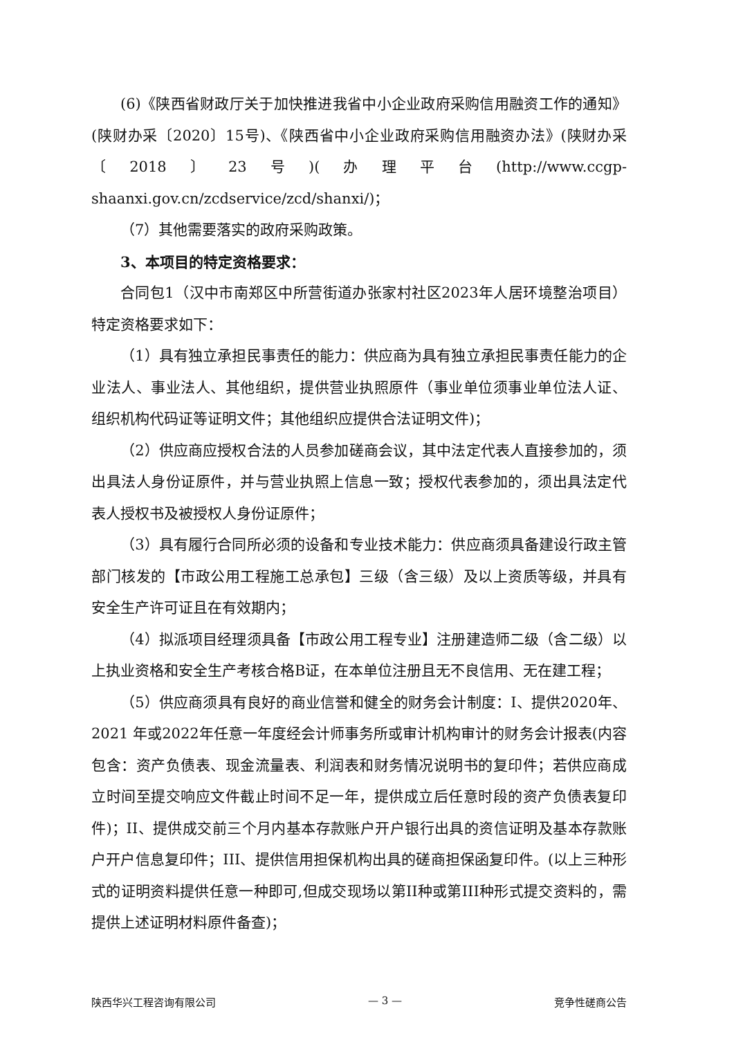(6)《陕西省财政厅关于加快推进我省中小企业政府采购信用融资工作的通知》(陕财办采〔2020〕15号)、《陕西省中小企业政府采购信用融资办法》(陕财办采〔2018〕23号)(办理平台(http://www.ccgp-shaanxi.gov.cn/zcdservice/zcd/shanxi/)；
（7）其他需要落实的政府采购政策。
3、本项目的特定资格要求：
合同包1（汉中市南郑区中所营街道办张家村社区2023年人居环境整治项目）特定资格要求如下：
（1）具有独立承担民事责任的能力：供应商为具有独立承担民事责任能力的企业法人、事业法人、其他组织，提供营业执照原件（事业单位须事业单位法人证、组织机构代码证等证明文件；其他组织应提供合法证明文件)；
（2）供应商应授权合法的人员参加磋商会议，其中法定代表人直接参加的，须出具法人身份证原件，并与营业执照上信息一致；授权代表参加的，须出具法定代表人授权书及被授权人身份证原件；
（3）具有履行合同所必须的设备和专业技术能力：供应商须具备建设行政主管部门核发的【市政公用工程施工总承包】三级（含三级）及以上资质等级，并具有安全生产许可证且在有效期内；
（4）拟派项目经理须具备【市政公用工程专业】注册建造师二级（含二级）以上执业资格和安全生产考核合格B证，在本单位注册且无不良信用、无在建工程；
（5）供应商须具有良好的商业信誉和健全的财务会计制度：I、提供2020年、2021 年或2022年任意一年度经会计师事务所或审计机构审计的财务会计报表(内容包含：资产负债表、现金流量表、利润表和财务情况说明书的复印件；若供应商成立时间至提交响应文件截止时间不足一年，提供成立后任意时段的资产负债表复印件)；II、提供成交前三个月内基本存款账户开户银行出具的资信证明及基本存款账户开户信息复印件；III、提供信用担保机构出具的磋商担保函复印件。(以上三种形式的证明资料提供任意一种即可,但成交现场以第II种或第III种形式提交资料的，需提供上述证明材料原件备查)；
陕西华兴工程咨询有限公司 — 3 — 竞争性磋商公告